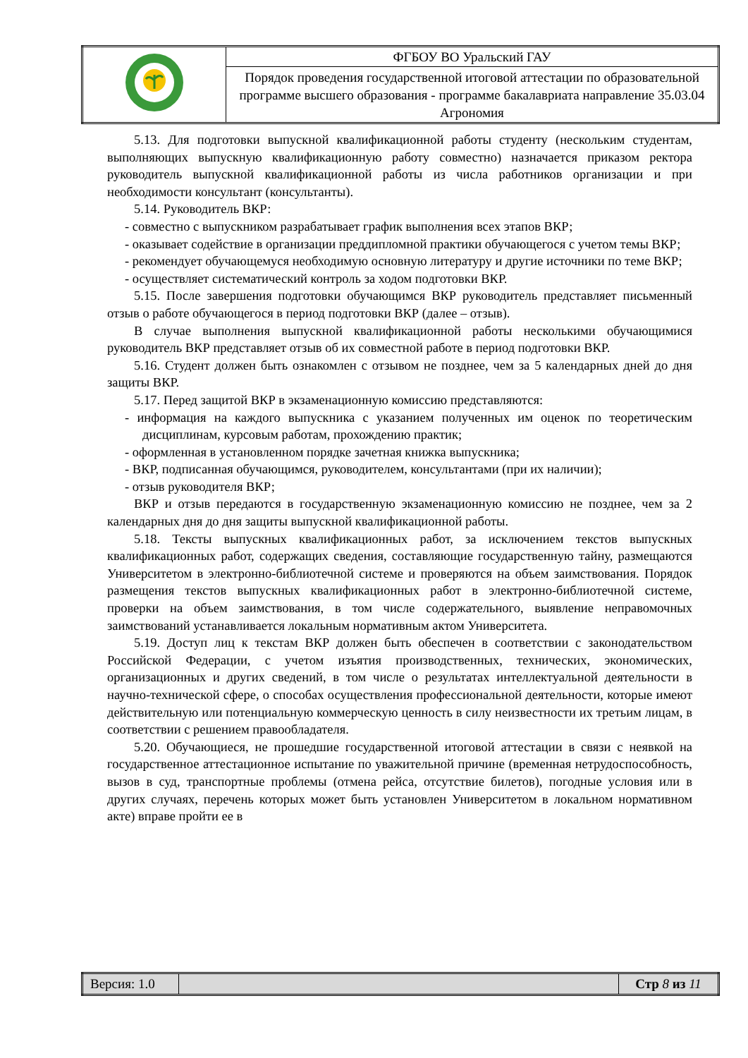| | ФГБОУ ВО Уральский ГАУ |
| | Порядок проведения государственной итоговой аттестации по образовательной программе высшего образования - программе бакалавриата направление 35.03.04 Агрономия |
5.13. Для подготовки выпускной квалификационной работы студенту (нескольким студентам, выполняющих выпускную квалификационную работу совместно) назначается приказом ректора руководитель выпускной квалификационной работы из числа работников организации и при необходимости консультант (консультанты).
5.14. Руководитель ВКР:
- совместно с выпускником разрабатывает график выполнения всех этапов ВКР;
- оказывает содействие в организации преддипломной практики обучающегося с учетом темы ВКР;
- рекомендует обучающемуся необходимую основную литературу и другие источники по теме ВКР;
- осуществляет систематический контроль за ходом подготовки ВКР.
5.15. После завершения подготовки обучающимся ВКР руководитель представляет письменный отзыв о работе обучающегося в период подготовки ВКР (далее – отзыв).
В случае выполнения выпускной квалификационной работы несколькими обучающимися руководитель ВКР представляет отзыв об их совместной работе в период подготовки ВКР.
5.16. Студент должен быть ознакомлен с отзывом не позднее, чем за 5 календарных дней до дня защиты ВКР.
5.17. Перед защитой ВКР в экзаменационную комиссию представляются:
- информация на каждого выпускника с указанием полученных им оценок по теоретическим дисциплинам, курсовым работам, прохождению практик;
- оформленная в установленном порядке зачетная книжка выпускника;
- ВКР, подписанная обучающимся, руководителем, консультантами (при их наличии);
- отзыв руководителя ВКР;
ВКР и отзыв передаются в государственную экзаменационную комиссию не позднее, чем за 2 календарных дня до дня защиты выпускной квалификационной работы.
5.18. Тексты выпускных квалификационных работ, за исключением текстов выпускных квалификационных работ, содержащих сведения, составляющие государственную тайну, размещаются Университетом в электронно-библиотечной системе и проверяются на объем заимствования. Порядок размещения текстов выпускных квалификационных работ в электронно-библиотечной системе, проверки на объем заимствования, в том числе содержательного, выявление неправомочных заимствований устанавливается локальным нормативным актом Университета.
5.19. Доступ лиц к текстам ВКР должен быть обеспечен в соответствии с законодательством Российской Федерации, с учетом изъятия производственных, технических, экономических, организационных и других сведений, в том числе о результатах интеллектуальной деятельности в научно-технической сфере, о способах осуществления профессиональной деятельности, которые имеют действительную или потенциальную коммерческую ценность в силу неизвестности их третьим лицам, в соответствии с решением правообладателя.
5.20. Обучающиеся, не прошедшие государственной итоговой аттестации в связи с неявкой на государственное аттестационное испытание по уважительной причине (временная нетрудоспособность, вызов в суд, транспортные проблемы (отмена рейса, отсутствие билетов), погодные условия или в других случаях, перечень которых может быть установлен Университетом в локальном нормативном акте) вправе пройти ее в
| Версия: 1.0 | | Стр 8 из 11 |